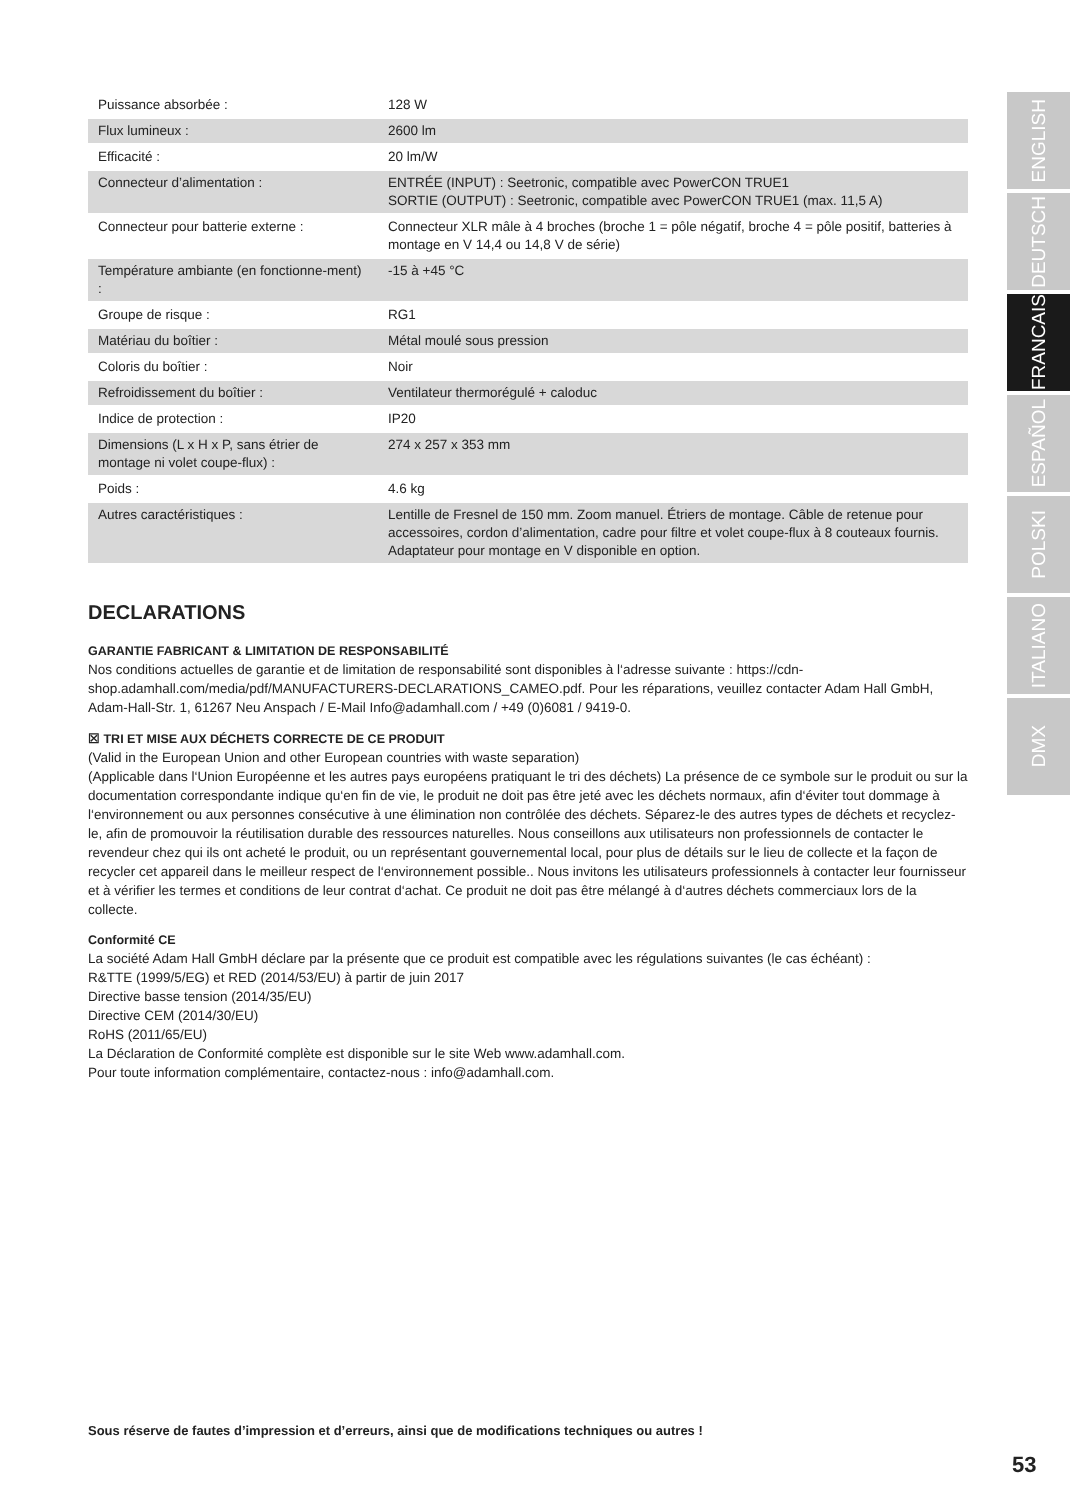| Puissance absorbée : | 128 W |
| Flux lumineux : | 2600 lm |
| Efficacité : | 20 lm/W |
| Connecteur d’alimentation : | ENTRÉE (INPUT) : Seetronic, compatible avec PowerCON TRUE1 SORTIE (OUTPUT) : Seetronic, compatible avec PowerCON TRUE1 (max. 11,5 A) |
| Connecteur pour batterie externe : | Connecteur XLR mâle à 4 broches (broche 1 = pôle négatif, broche 4 = pôle positif, batteries à montage en V 14,4 ou 14,8 V de série) |
| Température ambiante (en fonctionne-ment) : | -15 à +45 °C |
| Groupe de risque : | RG1 |
| Matériau du boîtier : | Métal moulé sous pression |
| Coloris du boîtier : | Noir |
| Refroidissement du boîtier : | Ventilateur thermorégulé + caloduc |
| Indice de protection : | IP20 |
| Dimensions (L x H x P, sans étrier de montage ni volet coupe-flux) : | 274 x 257 x 353 mm |
| Poids : | 4.6 kg |
| Autres caractéristiques : | Lentille de Fresnel de 150 mm. Zoom manuel. Étriers de montage. Câble de retenue pour accessoires, cordon d’alimentation, cadre pour filtre et volet coupe-flux à 8 couteaux fournis. Adaptateur pour montage en V disponible en option. |
DECLARATIONS
GARANTIE FABRICANT & LIMITATION DE RESPONSABILITÉ
Nos conditions actuelles de garantie et de limitation de responsabilité sont disponibles à l‘adresse suivante : https://cdn-shop.adamhall.com/media/pdf/MANUFACTURERS-DECLARATIONS_CAMEO.pdf. Pour les réparations, veuillez contacter Adam Hall GmbH, Adam-Hall-Str. 1, 61267 Neu Anspach / E-Mail Info@adamhall.com / +49 (0)6081 / 9419-0.
☒ TRI ET MISE AUX DÉCHETS CORRECTE DE CE PRODUIT
(Valid in the European Union and other European countries with waste separation)
(Applicable dans l‘Union Européenne et les autres pays européens pratiquant le tri des déchets) La présence de ce symbole sur le produit ou sur la documentation correspondante indique qu‘en fin de vie, le produit ne doit pas être jeté avec les déchets normaux, afin d‘éviter tout dommage à l‘environnement ou aux personnes consécutive à une élimination non contrôlée des déchets. Séparez-le des autres types de déchets et recyclez-le, afin de promouvoir la réutilisation durable des ressources naturelles. Nous conseillons aux utilisateurs non professionnels de contacter le revendeur chez qui ils ont acheté le produit, ou un représentant gouvernemental local, pour plus de détails sur le lieu de collecte et la façon de recycler cet appareil dans le meilleur respect de l‘environnement possible.. Nous invitons les utilisateurs professionnels à contacter leur fournisseur et à vérifier les termes et conditions de leur contrat d‘achat. Ce produit ne doit pas être mélangé à d‘autres déchets commerciaux lors de la collecte.
Conformité CE
La société Adam Hall GmbH déclare par la présente que ce produit est compatible avec les régulations suivantes (le cas échéant) :
R&TTE (1999/5/EG) et RED (2014/53/EU) à partir de juin 2017
Directive basse tension (2014/35/EU)
Directive CEM (2014/30/EU)
RoHS (2011/65/EU)
La Déclaration de Conformité complète est disponible sur le site Web www.adamhall.com.
Pour toute information complémentaire, contactez-nous : info@adamhall.com.
ENGLISH
DEUTSCH
FRANCAIS
ESPAÑOL
POLSKI
ITALIANO
DMX
Sous réserve de fautes d’impression et d’erreurs, ainsi que de modifications techniques ou autres !
53